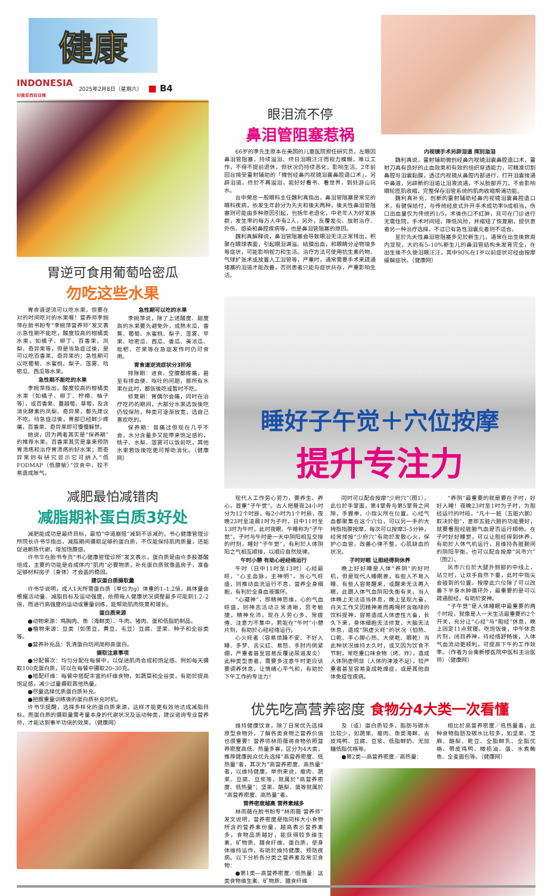健康
INDONESIA
印度尼西亚日报 2025年2月8日（星期六） ■ B4
胃逆可食用葡萄哈密瓜
勿吃这些水果
胃食道逆流可以吃水果，但要在对的时间吃对的水果喔！营养师李婉萍在脸书粉专“李婉萍营养师”发文表示急性期不能吃，酸度较高的柑橘类水果，如橘子、柳丁、百香果、凤梨、奇异果等，但是当急症过後，是可以吃百香果、奇异果的；急性期可以吃葡萄、水蜜桃、梨子、莲雾、哈密瓜、西瓜等水果。
急性期不能吃的水果
李婉萍指出，酸度较高的柑橘类水果（如橘子、柳丁、柠檬、柚子等），或百香果、蔓越莓、草莓，及含消化酵素的凤梨、奇异果，都先建议不吃。待急症过後，胃部已经鲜少疼痛，百香果、奇异果即可慢慢解禁。
她说，因为两者其实是“保养期”的推荐水果。百香果其实是拿来预防胃溃疡和治疗胃溃疡的好水果；而奇异果则有研究显示它可纳入“低FODMAP（低腹敏）”饮食中，较不易造成胀气。
急性期可以吃的水果
李婉萍说，除了上述酸度、甜度高的水果要先避免外，成熟木瓜、香蕉、葡萄、水蜜桃、梨子、莲雾、苹果、哈密瓜、西瓜、香瓜、美浓瓜、枇杷、芒果等在急症发作时仍可食用。
胃食道逆流症状分3阶段
排除期：进食、空腹都疼痛，甚至有排血便、呕吐的问题，那所有水果在此时，都饭後吃或暂时不吃。
修复期：胃偶尔会痛，同时在治疗吃药的期间，大部分水果选饭後吃仍较保险，种类可逐渐放宽，选自己喜欢吃的。
保养期：曾痛过但现在几乎不会，水分含量多又能带来饱足感的，桃子、水梨、莲雾可以饭前吃，其他水果若饭後吃更可帮助消化。（健康网）
减肥最怕减错肉
减脂期补蛋白质3好处
减肥能成功是最终目标，最怕“中道崩殂”减到不该减的，书心健康管理诊所院长许书华指出，减脂期间摄取足够的蛋白质，不仅能保持肌肉质量，还能促进新陈代谢，增加饱腹感。
许书华在脸书专页“书心健康管理诊所”发文表示，蛋白质是由许多胺基酸组成，主要的功能是合成体内“肌肉”必要物质，补充蛋白质就像盖房子，准备足够材料房子（身体）才会盖的稳固。
建议蛋白质摄取量
许书华说明，成人1天所需蛋白质（单位为g）体重的1–1.2倍，具体量会根据活动量、减脂目标及运动强度，依照每人健康状况调整最多可能到1.2–2倍，而进行高强度的运动或重量训练，能帮助肌肉恢复和增长。
蛋白质来源
●动物来源：鸡胸肉、鱼（海鲜类）、牛肉、猪肉、蛋和低脂奶制品。
●植物来源：豆类（如黑豆、黄豆、毛豆）豆腐、坚果、种子和全谷类等。
●营养补充品：乳清蛋白坊间简称高蛋白。
摄取注意事项
●分配餐次：均匀分配在每餐中，以促进肌肉合成和饱足感。例如每天摄取100克蛋白质，可以在每餐中摄取20–30克。
●搭配纤维：每餐中搭配丰富的纤维食物，如蔬菜和全谷类，有助於提高饱足感，减少过量摄取其他热量。
●尽量选择优质蛋白质补充。
●把握重量训练後的蛋白质补充时机。
许书华提醒，选择多样化的蛋白质来源，这样才能更有效地达成减脂目标。而蛋白质的摄取量需考量本身的代谢状况及运动种类，建议谘询专业营养师，才能达到事半功倍的效果。（健康网）
眼泪流不停
鼻泪管阻塞惹祸
66岁的李先生原本在美国的儿童医院担任研究员，左眼因鼻泪管阻塞，持续溢泪、终日泪眼汪汪而视力模糊，难以工作，不得不提前退休，但状况仍持续恶化，影响生活。2年前回台接受雷射辅助的「微创经鼻内视镜泪囊鼻腔造口术」，另辟泪道，终於不再溢泪，能好好看书、看世界，到处游山玩水。
台中荣总一般眼科主任魏利真指出，鼻泪管阻塞是常见的眼科疾病，依发生年龄分为先天和後天两种，後天性鼻泪管阻塞则可能由多种原因引起，包括年老退化，中老年人为好发族群，发生率约每万人中有2人，另外，反覆发炎、放射治疗、外伤、感染和鼻腔疾病等，也是鼻泪管阻塞的原因。
魏利真解释说，鼻泪管阻塞会导致眼泪无法正常排出，积聚在眼球表面，引起眼泪满溢、结膜出血，和眼睛分泌物增多等症状，可能影响视力和生活。治疗方法可使用抗生素药物、气球扩张术或放置人工泪管等，严重时，通常需要手术来疏通堵塞的泪道才能改善，否则患者只能与症状共存，严重影响生活。
内视镜手术另辟泪道 挥别溢泪
魏利真说，雷射辅助微创经鼻内视镜泪囊鼻腔造口术，雷射刀具有良好的止血效果和有效的组织穿透能力，可精准切割鼻腔与泪囊黏膜，透过内视镜从鼻腔内部进行，打开泪囊接通中鼻道，另辟新的泪道让泪液流通，不从脸部开刀，不会影响眼轮匝肌收缩，完整保存泪管系统的肌肉收缩帮浦功能。
魏利真补充，创新的雷射辅助经鼻内视镜泪囊鼻腔造口术，有健保给付，与传统经皮式外开手术成功率9成相当，伤口出血量仅为传统的1/5，术後伤口不红肿，且可在门诊进行无需住院，手术时间短，降低风险，并缩短了恢复期，提供患者另一种治疗选择，不过已有急性泪囊炎者则不适合。
至於先天性鼻泪管阻塞多见於新生儿，通常在出生後数周内显现，大约有5–10%新生儿的鼻泪管结构未发育完全，在出生後不久便泪眼汪汪，其中90%在1岁以前症状可经由按摩缓解症状。（健康网）
睡好子午觉＋穴位按摩
提升专注力
现代人工作劳心劳力，要养生、养心，首重“子午觉”。古人把昼夜24小时分为12个时辰，每2小时为1个时辰，夜晚23时至凌晨1时为子时，日中11时至13时为午时，此时夜眠、午睡称为“子午觉”。子时与午时是一天中阴阳相互交接的时刻，睡好“子午觉”，有利於人体阴阳之气相互顺接，以顺应自然规律。
午时小憩 有助心经经络运行
午时（日中11时至13时）心经最旺，“心主血脉，主神明”，当心气旺盛，则推动血流运行不息，营养全身细胞，有利於全身血液循环。
“心藏神”，即精神思维，心的气血旺盛，则神志活动正常清晰，思考敏捷，精神充沛。现在人劳心多、常疲倦、注意力不集中，若能在“午时”小憩片刻，有助於心经经络运行。
心火旺者（容易烦躁不安、不好入睡、多梦、舌尖红、易怒、手肘内侧紧绷，严重者甚至容易反覆泌尿道发炎）此种类型患者，需要多注意午时更应该要调养休息，让情绪心平气和，有助於下午工作的专注力！
同时可以配合按摩“少府穴”（图1），此位於手掌面，第4掌骨与第5掌骨之间隙，手握拳，小指尖所在位置。心经气血都聚集在这个穴位，可以另一手的大拇指指腹按摩，每次可以按摩3–5分钟，经常揉按“少府穴”有助於发散心火，保护心血管，改善心律不整，心肌缺血的状况。
子时好眠 让胆经得到休养
晚上好好睡是人体“养阴”的好时机，但是现代人睡眠差，有些人不易入睡、有些人容易醒来，或醒来无法再入眠，此跟人体气血阴阳失衡有关，当人体晚上无法适当休息，晚上呈现亢奋，白天工作又因精神差而再喝杯含咖啡的饮料提神，容易造成人体虚性亢奋，长久下来，身体细胞无法修复，大脑无法休息，造成“阴虚火旺”的状况（怕热、口乾、手心脚心热、大便乾、眼乾）当此种状况维持太久时，或又因为饮食不节制，常吃重口味食物（烤、炸），造成人体阴虚明显（人体的津液不足），较严重者甚至容易变成乾燥症，或是其他自体免疫性疾病。
“养阴”最重要的就是要在子时，好好入睡！夜晚23时至1时为子时，为胆经运行的时段，“凡十一脏（五脏六腑）取决於胆”，意即五脏六腑的功能要好，就要看胆经脏腑气血是否运行顺畅。在子时好好睡觉，可以让胆经得到休养，有助於人体气机运行，且维持各脏腑间的阴阳平衡。也可以配合按摩“风市穴”（图2）。
风市穴位於大腿外侧部的中线上，站立时，让双手自然下垂，此时中指尖会碰到的位置。按摩此穴位除了可以改善下半身水肿循环外，最重要的是可以疏通胆经，有助於安神。
“子午觉”是人体睡眠中最重要的两个时段，就像是人一天生活最重要的2个开关，充分让“心经”与“胆经”休息，晚上固定11点就寝。吃饱饭後，中午休息片刻，闭目养神，待经络舒畅後，人体气血流动更顺利，可提高下午的工作效率。（作者为台南新楼医院中医科主治医师）（健康网）
优先吃高营养密度 食物分4大类一次看懂
维持健康饮食，除了日常优先选择原型食物外，了解各类食物之营养价值也很重要！营养师林雨薇将食物依照营养密度高低、热量多寡，区分为4大类，推荐健康民众优先选择“高营养密度、低热量”者，其次为“高营养密度、高热量”者，以维持健康。举例来说，瘦肉、蔬果、豆腐、豆浆等，就属於“高营养密度、低热量”；坚果、酪梨、蛋等就属於“高营养密度、高热量”者。
营养密度越高 营养素越多
林雨薇在脸书粉专“林雨薇 营养师”发文说明，营养密度是指同样大小食物所含的营养素份量，越高表示营养素多，食物品质越好，能获得较多维生素、矿物质、膳食纤维、蛋白质，使身体维持运作，有助於维持健康、预防疾病。以下分析各分类之营养素及常见食物：
●第1类—高营养密度／低热量：这类食物维生素、矿物质、膳食纤维
及（或）蛋白质较多，脂肪与碳水比较少，如蔬果、瘦肉、鱼类海鲜、去皮鸡鸭、豆腐、豆浆、低脂鲜奶、无加糖低脂优格等。
●第2类—高营养密度／高热量：
相比於高营养密度／低热量者，此种食物脂肪及碳水比较多，如坚果、芝麻、酪梨、乾豆、全脂鲜乳、全脂优格、带皮鸡鸭、橄榄油、蛋、水煮鲔鱼、全麦面包等。（健康网）